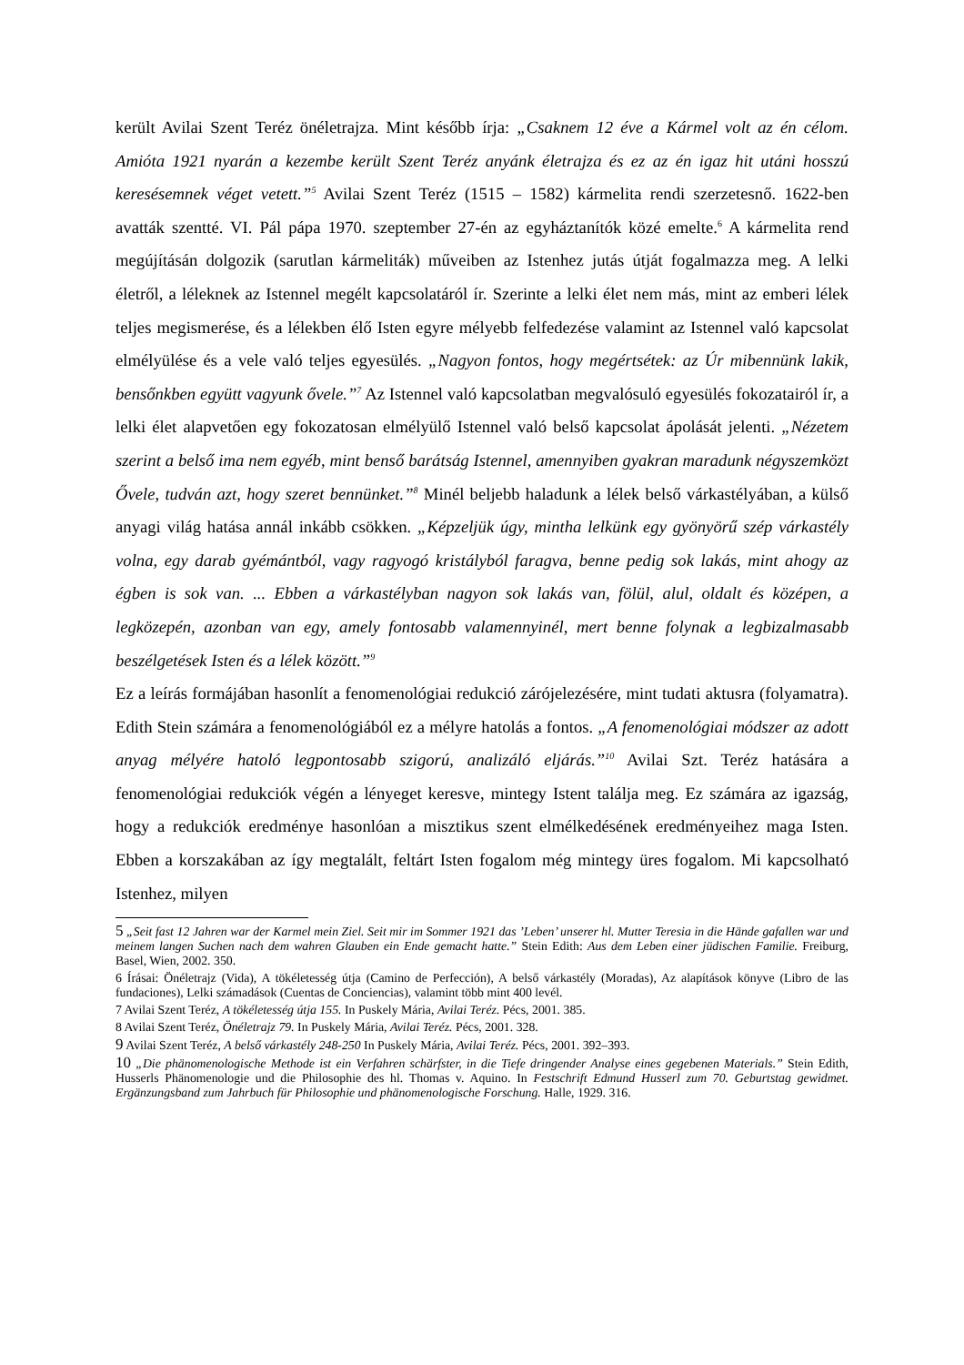került Avilai Szent Teréz önéletrajza. Mint később írja: „Csaknem 12 éve a Kármel volt az én célom. Amióta 1921 nyarán a kezembe került Szent Teréz anyánk életrajza és ez az én igaz hit utáni hosszú keresésemnek véget vetett.”<sup>5</sup> Avilai Szent Teréz (1515 – 1582) kármelita rendi szerzetesnő. 1622-ben avatták szentté. VI. Pál pápa 1970. szeptember 27-én az egyháztanítók közé emelte.<sup>6</sup> A kármelita rend megújításán dolgozik (sarutlan kármeliták) műveiben az Istenhez jutás útját fogalmazza meg. A lelki életről, a léleknek az Istennel megélt kapcsolatáról ír. Szerinte a lelki élet nem más, mint az emberi lélek teljes megismerése, és a lélekben élő Isten egyre mélyebb felfedezése valamint az Istennel való kapcsolat elmélyülése és a vele való teljes egyesülés. „Nagyon fontos, hogy megértsétek: az Úr mibennünk lakik, bensőnkben együtt vagyunk ővele.”<sup>7</sup> Az Istennel való kapcsolatban megvalósuló egyesülés fokozatairól ír, a lelki élet alapvetően egy fokozatosan elmélyülő Istennel való belső kapcsolat ápolását jelenti. „Nézetem szerint a belső ima nem egyéb, mint benső barátság Istennel, amennyiben gyakran maradunk négyszemközt Ővele, tudván azt, hogy szeret bennünket.”<sup>8</sup> Minél beljebb haladunk a lélek belső várkastélyában, a külső anyagi világ hatása annál inkább csökken. „Képzeljük úgy, mintha lelkünk egy gyönyörű szép várkastély volna, egy darab gyémántból, vagy ragyogó kristályból faragva, benne pedig sok lakás, mint ahogy az égben is sok van. ... Ebben a várkastélyban nagyon sok lakás van, fölül, alul, oldalt és középen, a legközepén, azonban van egy, amely fontosabb valamennyinél, mert benne folynak a legbizalmasabb beszélgetések Isten és a lélek között.”<sup>9</sup>
Ez a leírás formájában hasonlít a fenomenológiai redukció zárójelezésére, mint tudati aktusra (folyamatra). Edith Stein számára a fenomenológiából ez a mélyre hatolás a fontos. „A fenomenológiai módszer az adott anyag mélyére hatoló legpontosabb szigorú, analizáló eljárás.”<sup>10</sup> Avilai Szt. Teréz hatására a fenomenológiai redukciók végén a lényeget keresve, mintegy Istent találja meg. Ez számára az igazság, hogy a redukciók eredménye hasonlóan a misztikus szent elmélkedésének eredményeihez maga Isten. Ebben a korszakában az így megtalált, feltárt Isten fogalom még mintegy üres fogalom. Mi kapcsolható Istenhez, milyen
5 „Seit fast 12 Jahren war der Karmel mein Ziel. Seit mir im Sommer 1921 das ’Leben’ unserer hl. Mutter Teresia in die Hände gafallen war und meinem langen Suchen nach dem wahren Glauben ein Ende gemacht hatte.” Stein Edith: Aus dem Leben einer jüdischen Familie. Freiburg, Basel, Wien, 2002. 350.
6 Írásai: Önéletrajz (Vida), A tökéletesség útja (Camino de Perfección), A belső várkastély (Moradas), Az alapítások könyve (Libro de las fundaciones), Lelki számadások (Cuentas de Conciencias), valamint több mint 400 levél.
7 Avilai Szent Teréz, A tökéletesség útja 155. In Puskely Mária, Avilai Teréz. Pécs, 2001. 385.
8 Avilai Szent Teréz, Önéletrajz 79. In Puskely Mária, Avilai Teréz. Pécs, 2001. 328.
9 Avilai Szent Teréz, A belső várkastély 248-250 In Puskely Mária, Avilai Teréz. Pécs, 2001. 392–393.
10 „Die phänomenologische Methode ist ein Verfahren schärfster, in die Tiefe dringender Analyse eines gegebenen Materials.” Stein Edith, Husserls Phänomenologie und die Philosophie des hl. Thomas v. Aquino. In Festschrift Edmund Husserl zum 70. Geburtstag gewidmet. Ergänzungsband zum Jahrbuch für Philosophie und phänomenologische Forschung. Halle, 1929. 316.